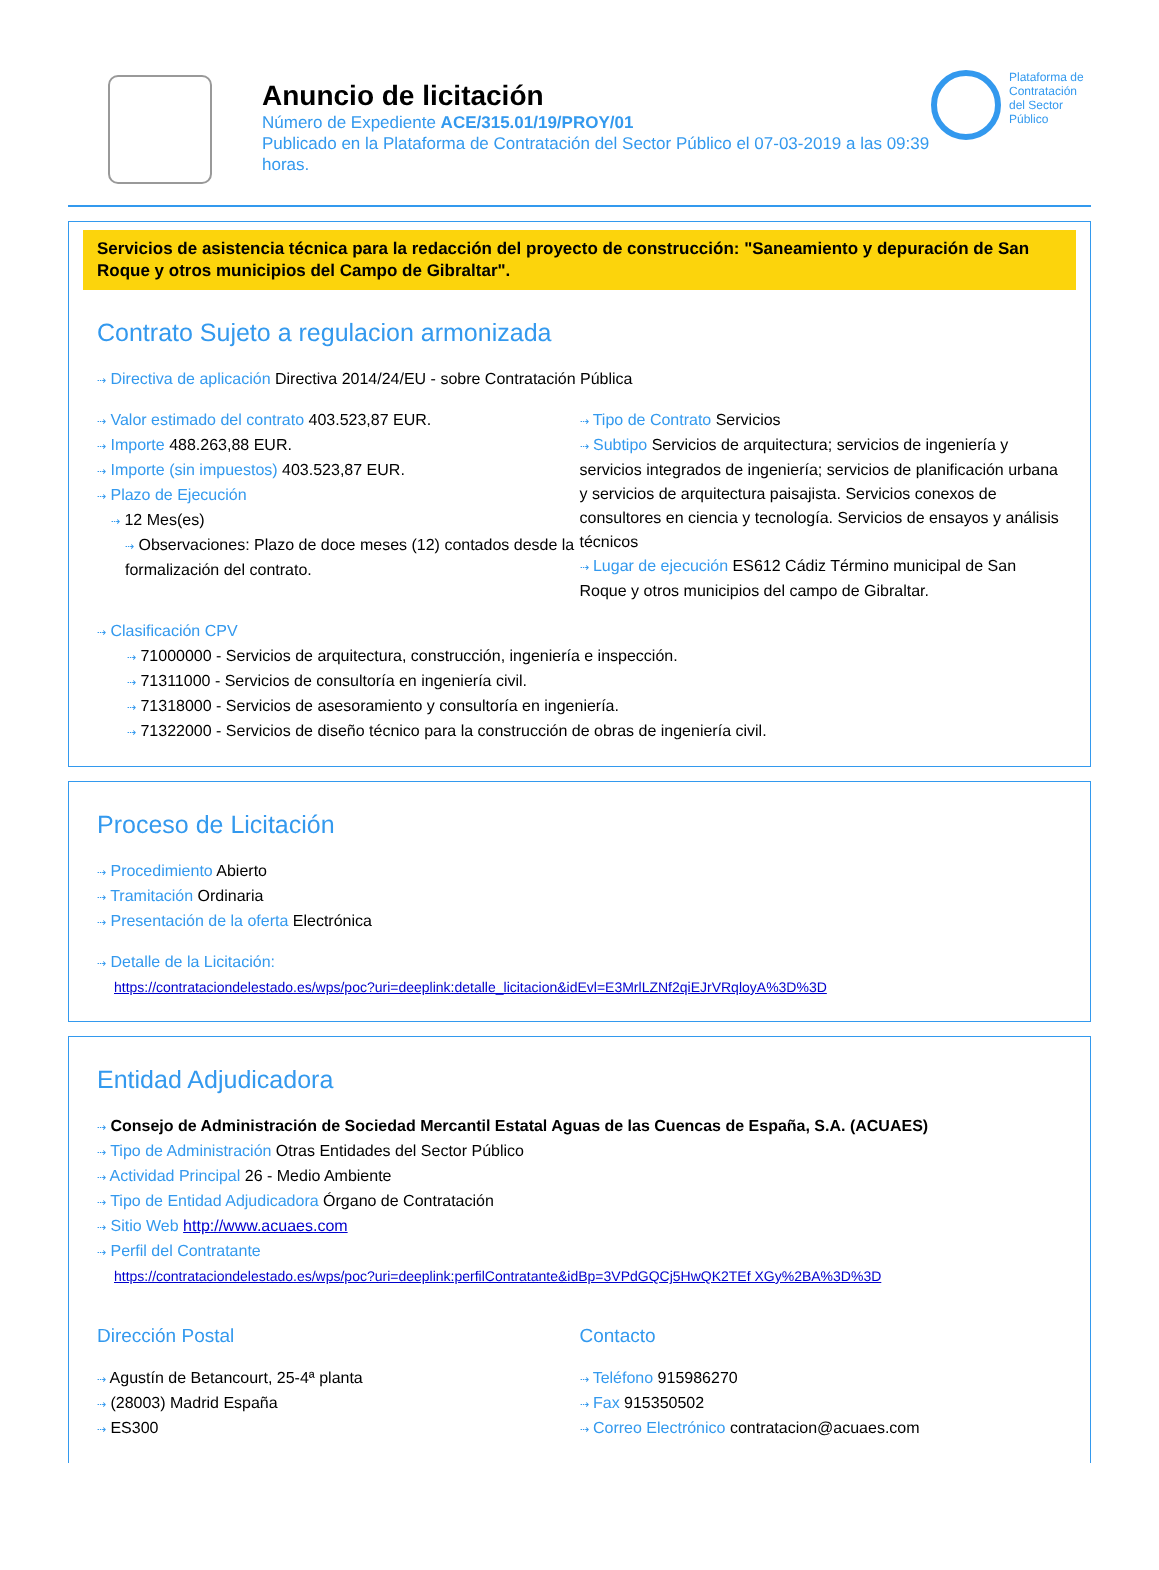Anuncio de licitación
Número de Expediente ACE/315.01/19/PROY/01
Publicado en la Plataforma de Contratación del Sector Público el 07-03-2019 a las 09:39 horas.
Plataforma de Contratación del Sector Público
Servicios de asistencia técnica para la redacción del proyecto de construcción: "Saneamiento y depuración de San Roque y otros municipios del Campo de Gibraltar".
Contrato Sujeto a regulacion armonizada
⇢ Directiva de aplicación Directiva 2014/24/EU - sobre Contratación Pública
⇢ Valor estimado del contrato 403.523,87 EUR.
⇢ Importe 488.263,88 EUR.
⇢ Importe (sin impuestos) 403.523,87 EUR.
⇢ Plazo de Ejecución
⇢ 12 Mes(es)
⇢ Observaciones: Plazo de doce meses (12) contados desde la formalización del contrato.
⇢ Tipo de Contrato Servicios
⇢ Subtipo Servicios de arquitectura; servicios de ingeniería y servicios integrados de ingeniería; servicios de planificación urbana y servicios de arquitectura paisajista. Servicios conexos de consultores en ciencia y tecnología. Servicios de ensayos y análisis técnicos
⇢ Lugar de ejecución ES612 Cádiz Término municipal de San Roque y otros municipios del campo de Gibraltar.
⇢ Clasificación CPV
⇢ 71000000 - Servicios de arquitectura, construcción, ingeniería e inspección.
⇢ 71311000 - Servicios de consultoría en ingeniería civil.
⇢ 71318000 - Servicios de asesoramiento y consultoría en ingeniería.
⇢ 71322000 - Servicios de diseño técnico para la construcción de obras de ingeniería civil.
Proceso de Licitación
⇢ Procedimiento Abierto
⇢ Tramitación Ordinaria
⇢ Presentación de la oferta Electrónica
⇢ Detalle de la Licitación:
https://contrataciondelestado.es/wps/poc?uri=deeplink:detalle_licitacion&idEvl=E3MrlLZNf2qiEJrVRqloyA%3D%3D
Entidad Adjudicadora
⇢ Consejo de Administración de Sociedad Mercantil Estatal Aguas de las Cuencas de España, S.A. (ACUAES)
⇢ Tipo de Administración Otras Entidades del Sector Público
⇢ Actividad Principal 26 - Medio Ambiente
⇢ Tipo de Entidad Adjudicadora Órgano de Contratación
⇢ Sitio Web http://www.acuaes.com
⇢ Perfil del Contratante
https://contrataciondelestado.es/wps/poc?uri=deeplink:perfilContratante&idBp=3VPdGQCj5HwQK2TEf XGy%2BA%3D%3D
Dirección Postal
⇢ Agustín de Betancourt, 25-4ª planta
⇢ (28003) Madrid España
⇢ ES300
Contacto
⇢ Teléfono 915986270
⇢ Fax 915350502
⇢ Correo Electrónico contratacion@acuaes.com